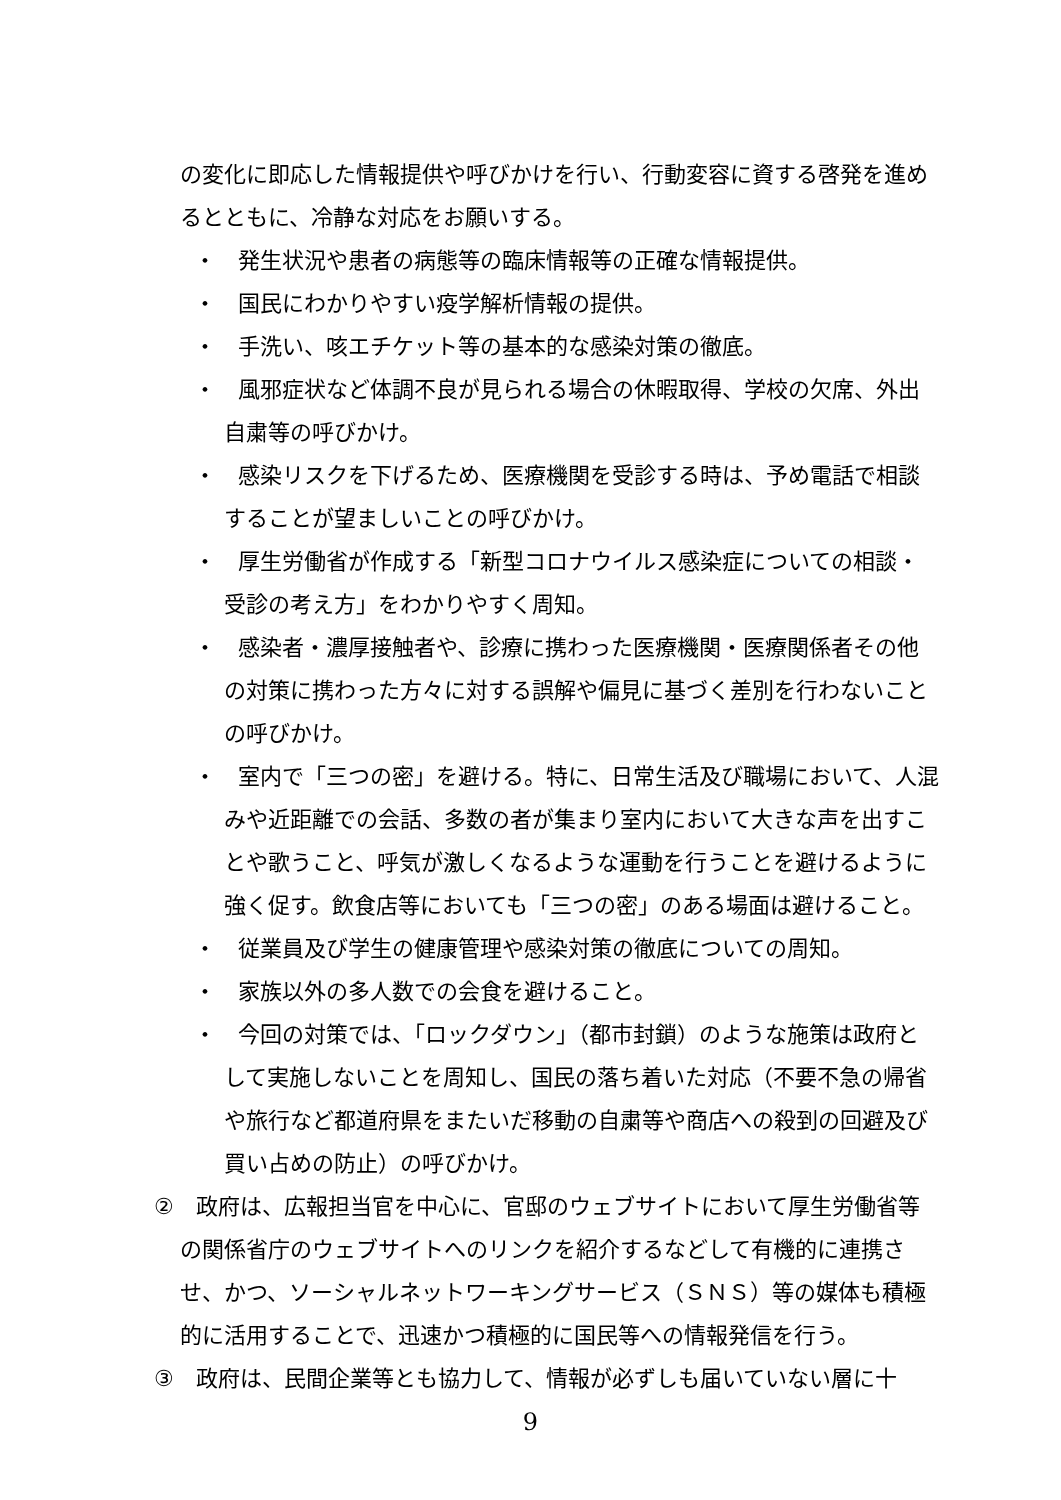の変化に即応した情報提供や呼びかけを行い、行動変容に資する啓発を進めるとともに、冷静な対応をお願いする。
・　発生状況や患者の病態等の臨床情報等の正確な情報提供。
・　国民にわかりやすい疫学解析情報の提供。
・　手洗い、咳エチケット等の基本的な感染対策の徹底。
・　風邪症状など体調不良が見られる場合の休暇取得、学校の欠席、外出自粛等の呼びかけ。
・　感染リスクを下げるため、医療機関を受診する時は、予め電話で相談することが望ましいことの呼びかけ。
・　厚生労働省が作成する「新型コロナウイルス感染症についての相談・受診の考え方」をわかりやすく周知。
・　感染者・濃厚接触者や、診療に携わった医療機関・医療関係者その他の対策に携わった方々に対する誤解や偏見に基づく差別を行わないことの呼びかけ。
・　室内で「三つの密」を避ける。特に、日常生活及び職場において、人混みや近距離での会話、多数の者が集まり室内において大きな声を出すことや歌うこと、呼気が激しくなるような運動を行うことを避けるように強く促す。飲食店等においても「三つの密」のある場面は避けること。
・　従業員及び学生の健康管理や感染対策の徹底についての周知。
・　家族以外の多人数での会食を避けること。
・　今回の対策では、「ロックダウン」（都市封鎖）のような施策は政府として実施しないことを周知し、国民の落ち着いた対応（不要不急の帰省や旅行など都道府県をまたいだ移動の自粛等や商店への殺到の回避及び買い占めの防止）の呼びかけ。
②　政府は、広報担当官を中心に、官邸のウェブサイトにおいて厚生労働省等の関係省庁のウェブサイトへのリンクを紹介するなどして有機的に連携させ、かつ、ソーシャルネットワーキングサービス（ＳＮＳ）等の媒体も積極的に活用することで、迅速かつ積極的に国民等への情報発信を行う。
③　政府は、民間企業等とも協力して、情報が必ずしも届いていない層に十
9